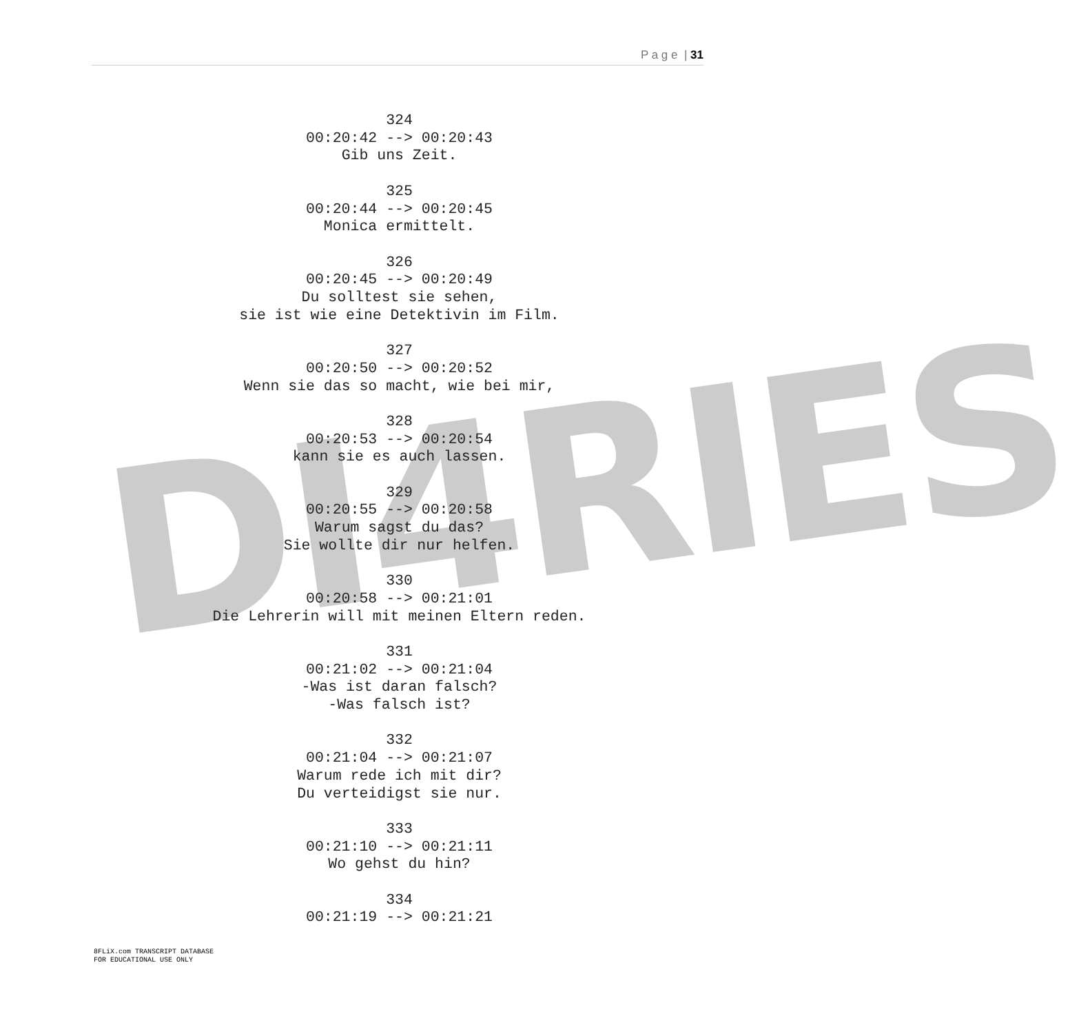P a g e | 31
DI4RIES
324
00:20:42 --> 00:20:43
Gib uns Zeit.
325
00:20:44 --> 00:20:45
Monica ermittelt.
326
00:20:45 --> 00:20:49
Du solltest sie sehen,
sie ist wie eine Detektivin im Film.
327
00:20:50 --> 00:20:52
Wenn sie das so macht, wie bei mir,
328
00:20:53 --> 00:20:54
kann sie es auch lassen.
329
00:20:55 --> 00:20:58
Warum sagst du das?
Sie wollte dir nur helfen.
330
00:20:58 --> 00:21:01
Die Lehrerin will mit meinen Eltern reden.
331
00:21:02 --> 00:21:04
-Was ist daran falsch?
-Was falsch ist?
332
00:21:04 --> 00:21:07
Warum rede ich mit dir?
Du verteidigst sie nur.
333
00:21:10 --> 00:21:11
Wo gehst du hin?
334
00:21:19 --> 00:21:21
8FLiX.com TRANSCRIPT DATABASE
FOR EDUCATIONAL USE ONLY